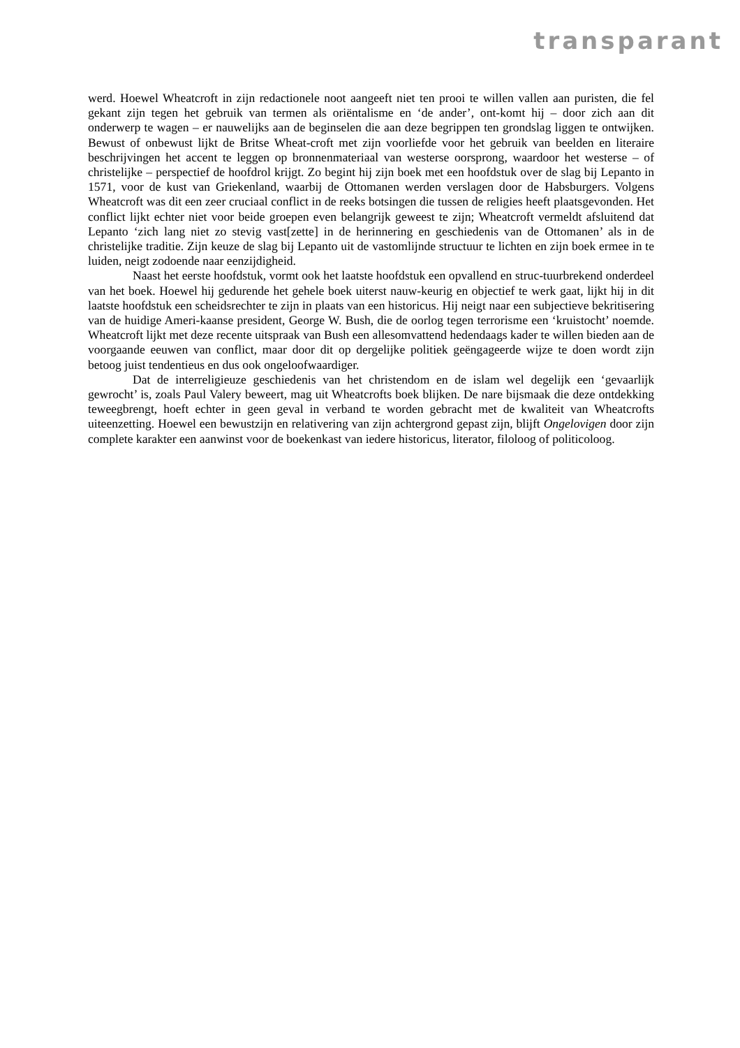transparant
werd. Hoewel Wheatcroft in zijn redactionele noot aangeeft niet ten prooi te willen vallen aan puristen, die fel gekant zijn tegen het gebruik van termen als oriëntalisme en ‘de ander’, ont-komt hij – door zich aan dit onderwerp te wagen – er nauwelijks aan de beginselen die aan deze begrippen ten grondslag liggen te ontwijken. Bewust of onbewust lijkt de Britse Wheat-croft met zijn voorliefde voor het gebruik van beelden en literaire beschrijvingen het accent te leggen op bronnenmateriaal van westerse oorsprong, waardoor het westerse – of christelijke – perspectief de hoofdrol krijgt. Zo begint hij zijn boek met een hoofdstuk over de slag bij Lepanto in 1571, voor de kust van Griekenland, waarbij de Ottomanen werden verslagen door de Habsburgers. Volgens Wheatcroft was dit een zeer cruciaal conflict in de reeks botsingen die tussen de religies heeft plaatsgevonden. Het conflict lijkt echter niet voor beide groepen even belangrijk geweest te zijn; Wheatcroft vermeldt afsluitend dat Lepanto ‘zich lang niet zo stevig vast[zette] in de herinnering en geschiedenis van de Ottomanen’ als in de christelijke traditie. Zijn keuze de slag bij Lepanto uit de vastomlijnde structuur te lichten en zijn boek ermee in te luiden, neigt zodoende naar eenzijdigheid.
Naast het eerste hoofdstuk, vormt ook het laatste hoofdstuk een opvallend en struc-tuurbrekend onderdeel van het boek. Hoewel hij gedurende het gehele boek uiterst nauw-keurig en objectief te werk gaat, lijkt hij in dit laatste hoofdstuk een scheidsrechter te zijn in plaats van een historicus. Hij neigt naar een subjectieve bekritisering van de huidige Ameri-kaanse president, George W. Bush, die de oorlog tegen terrorisme een ‘kruistocht’ noemde. Wheatcroft lijkt met deze recente uitspraak van Bush een allesomvattend hedendaags kader te willen bieden aan de voorgaande eeuwen van conflict, maar door dit op dergelijke politiek geëngageerde wijze te doen wordt zijn betoog juist tendentieus en dus ook ongeloofwaardiger.
Dat de interreligieuze geschiedenis van het christendom en de islam wel degelijk een ‘gevaarlijk gewrocht’ is, zoals Paul Valery beweert, mag uit Wheatcrofts boek blijken. De nare bijsmaak die deze ontdekking teweegbrengt, hoeft echter in geen geval in verband te worden gebracht met de kwaliteit van Wheatcrofts uiteenzetting. Hoewel een bewustzijn en relativering van zijn achtergrond gepast zijn, blijft Ongelovigen door zijn complete karakter een aanwinst voor de boekenkast van iedere historicus, literator, filoloog of politicoloog.